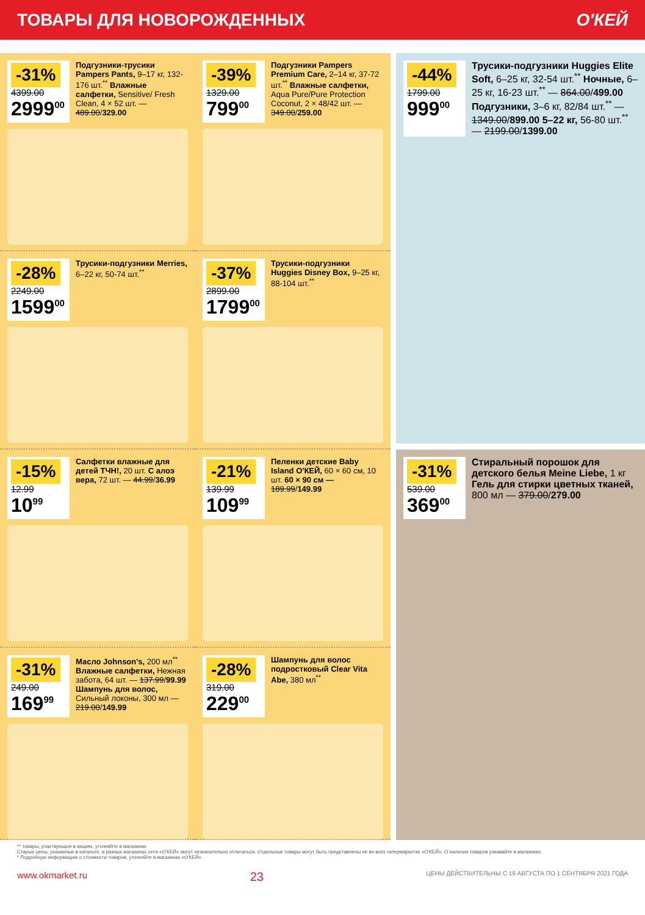ТОВАРЫ ДЛЯ НОВОРОЖДЕННЫХ О'КЕЙ
-31%
4399.00
2999<sup>00</sup>
Подгузники-трусики Pampers Pants, 9–17 кг, 132-176 шт.<sup>**</sup> Влажные салфетки, Sensitive/ Fresh Clean, 4 × 52 шт. — 489.00/329.00
-39%
1329.00
799<sup>00</sup>
Подгузники Pampers Premium Care, 2–14 кг, 37-72 шт.<sup>**</sup> Влажные салфетки, Aqua Pure/Pure Protection Coconut, 2 × 48/42 шт. — 349.00/259.00
-28%
2249.00
1599<sup>00</sup>
Трусики-подгузники Merries, 6–22 кг, 50-74 шт.<sup>**</sup>
-37%
2899.00
1799<sup>00</sup>
Трусики-подгузники Huggies Disney Box, 9–25 кг, 88-104 шт.<sup>**</sup>
-15%
12.99
10<sup>99</sup>
Салфетки влажные для детей ТЧН!, 20 шт. С алоэ вера, 72 шт. — 44.99/36.99
-21%
139.99
109<sup>99</sup>
Пеленки детские Baby Island О'КЕЙ, 60 × 60 см, 10 шт. 60 × 90 см — 189.99/149.99
-31%
249.00
169<sup>99</sup>
Масло Johnson's, 200 мл<sup>**</sup> Влажные салфетки, Нежная забота, 64 шт. — 137.99/99.99 Шампунь для волос, Сильный локоны, 300 мл — 219.00/149.99
-28%
319.00
229<sup>00</sup>
Шампунь для волос подростковый Clear Vita Abe, 380 мл<sup>**</sup>
-44%
1799.00
999<sup>00</sup>
Трусики-подгузники Huggies Elite Soft, 6–25 кг, 32-54 шт.<sup>**</sup> Ночные, 6–25 кг, 16-23 шт.<sup>**</sup> — 864.00/499.00 Подгузники, 3–6 кг, 82/84 шт.<sup>**</sup> — 1349.00/899.00 5–22 кг, 56-80 шт.<sup>**</sup> — 2199.00/1399.00
-31%
539.00
369<sup>00</sup>
Стиральный порошок для детского белья Meine Liebe, 1 кг Гель для стирки цветных тканей, 800 мл — 379.00/279.00
** товары, участвующие в акциях, уточняйте в магазинах
Старые цены, указанные в каталоге, в разных магазинах сети «О'КЕЙ» могут незначительно отличаться. Отдельные товары могут быть представлены не во всех гипермаркетах «О'КЕЙ». О наличии товаров узнавайте в магазинах.
* Подробную информацию о стоимости товаров, уточняйте в магазинах «О'КЕЙ».
www.okmarket.ru 23 ЦЕНЫ ДЕЙСТВИТЕЛЬНЫ С 19 АВГУСТА ПО 1 СЕНТЯБРЯ 2021 ГОДА